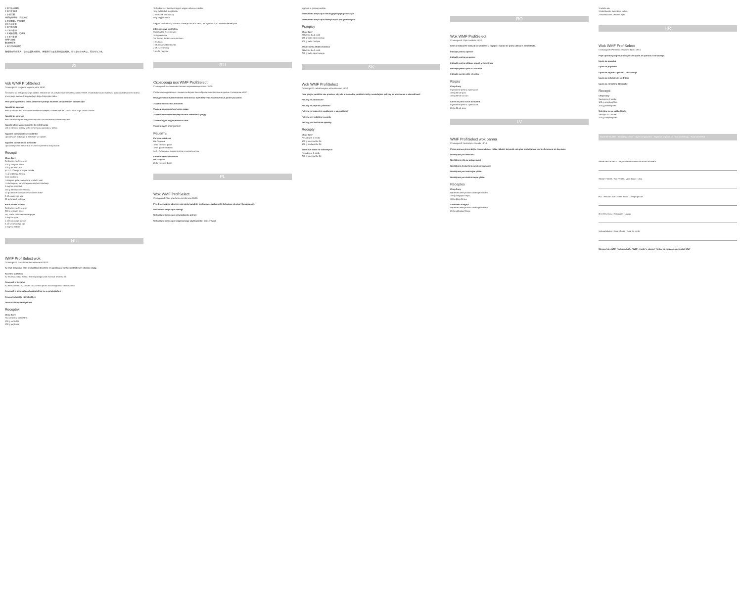1 湯勺玉米澱粉
2 湯勺芝麻油
1 小個洋蔥
半個紅柿子椒，切成條狀
1 根胡蘿蔔，切成條狀
1/8 升蔬菜湯
1 湯勺番茄醬
1-2 湯勺醬油
2 片罐裝菠蘿，切成塊
1-2 湯勺果醋
半茶勺咖喱
數滴辣椒油
1 湯勺切碎的蔥花
豬裡脊肉切成薄片，塗抹上鹽和花椒粉。將雞蛋打勻並與澱粉混合攪拌，均勻塗抹在肉片上，等其均勻入味。
SI
Vok WMF ProfiSelect
Cromargan®: Nerjavno legirano jeklo 18/10.
Čestitamo ob nakupu našega izdelka. Odločili ste se za kakovosten izdelek znamke WMF. Visokokakovostni materiali, izvrstna obdelava ter skrbna preverjanja kakovosti zagotavljajo dolgo življenjsko dobo.
Pred prvo uporabo v celoti preberite spodnja navodila za uporabo in vzdrževanje.
Napotki za uporabo
Pred prvo uporabo odstranite morebitne nalepke, izdelek operite z vročo vodo in ga dobro osušite.
Napotki za pripravo
Pred začetkom priprave jedi morajo biti vse sestavine drobno narezane.
Napotki glede varne uporabe in vzdrževanja
Vok in stekleni pokrov nista primerna za uporabo v pečici.
Napotek za indukcijske štedilnike
Upoštevajte: indukcija je zelo hiter vir toplote.
Napotek za električne štedilnike
Uporabite ploščo štedilnika, ki ustreza premeru dna posode.
Recepti
Chop Suey
Sestavine za dve osebi:
100 g svinjske ribice
100 g puranjih prsi
po 1-2 JŽ šerija in sojine omake
½ JŽ jedilnega škroba
malo sladkorja
½ kitajske gobe, namočene v mlačni vodi
½ stebla pora, narezanega na majhne kolobarje
1 majhen korenček
150 g bambusovih vršičkov
10 g namočenih rezancev iz riževe moke
2 JŽ osatovega olja
60 g mešanih kalčkov
Kislo-sladka svinjina
Sestavine za dve osebi:
250 g svinjske ribice
sol, sveže zmlet sečuanski poper
1 majhno jajce
1 JŽ koruznega škroba
2 JŽ sezamovega olja
1 majhna čebula
HU
WMF ProfiSelect wok
Cromargan®: Rozsdamentes nemesacél 18/10.
Az első használat előtt a következő kezelési- és gondozási tanácsokat teljesen olvassa végig.
Kezelési tanácsok
Az első használat előtt az esetleg ráragasztott matricát távolítsa el.
Tanácsok a főzéshez
Az elkészítéshez az összes hozzávalót apróra összevágva elő kell készíteni.
Tanácsok a biztonságos használathoz és a gondozáshoz
Tanács indukciós tűzhelyekhez
Tanács villanytűzhelyekhez
Receptek
Chop Suey
Hozzávalók 2 személyre:
100 g sertésfilé
100 g pulykafilé
150 g konzerv bambuszrügyet vágjon vékony csíkokra
10 g belázatott üvegtészta
2 evőkanál sáfrányolaj
60 g vegyes csíra
Vágja a húst vékony csíkokra. Keverje össze a serrit, a szójaszószt, az étkezési keményítőt.
Édes-savanyú sertéshús
Hozzávalók 2 személyre:
250 g sertésfilé
Só, frissen darált szecsuáni bors
1 kis tojás
1 ek. kukoricakeményítő
2 ek. szezámolaj
1 kis fej hagyma
RU
Сковорода вок WMF ProfiSelect
Cromargan®: высококачественная нержавеющая сталь 18/10.
Сердечно поздравляем с вашим выбором! Вы выбрали качественное изделие от компании WMF.
Перед первым применением полностью прочитайте все изложенные далее указания.
Указания по использованию
Указания по приготовлению пищи
Указания по надлежащему использованию и уходу
Указания для индукционных плит
Указания для электроплит
Рецепты
Рагу по-китайски
На 2 порции
100 г свиного филе
100 г филе индейки
по 1–2 столовые ложки хереса и соевого соуса
Кисло-сладкая свинина
На 2 порции
250 г свиного филе
PL
Wok WMF ProfiSelect
Cromargan®: Stal szlachetna nierdzewna 18/10.
Przed pierwszym użyciem przeczytaj uważnie następujące wskazówki dotyczące obsługi i konserwacji.
Wskazówki dotyczące obsługi
Wskazówki dotyczące przyrządzania potraw
Wskazówki dotyczące bezpiecznego użytkowania i konserwacji
wypłucz w gorącej wodzie.
Wskazówka dotycząca indukcyjnych płyt grzewczych
Wskazówka dotycząca elektrycznych płyt grzewczych
Przepisy
Chop Suey
Składniki dla 2 osób
100 g fileta wieprzowego
100 g fileta z indyka
Wieprzowina słodko-kwaśna
Składniki dla 2 osób
250 g fileta wieprzowego
SK
Wok WMF ProfiSelect
Cromargan®: nehrdzavejúca ušľachtilá oceľ 18/10.
Pred prvým použitím vás prosíme, aby ste si dôkladne prečítali všetky nasledujúce pokyny na používanie a starostlivosť.
Pokyny na používanie
Pokyny na prípravu pokrmov
Pokyny na bezpečné používanie a starostlivosť
Pokyny pre indukčné sporáky
Pokyny pre elektrické sporáky
Recepty
Chop Suey
Prísady pre 2 osoby
100 g bravčového filé
100 g morčacieho filé
Bravčové mäso na sladkokyslo
Prísady pre 2 osoby
250 g bravčového filé
RO
Wok WMF ProfiSelect
Cromargan®: Oţel inoxidabil 18/10.
Citiţi următoarele indicaţii de utilizare şi îngrijire, înainte de prima utilizare, în totalitate.
Indicaţii pentru operare
Indicaţii pentru preparare
Indicaţii pentru utilizare sigură şi întreţinere
Indicaţie pentru plite cu inducţie
Indicaţie pentru plite electrice
Reţete
Chop Suey
Ingrediente pentru 2 persoane
100 g file de porc
100 g file de curcan
Carne de porc dulce-acrişoară
Ingrediente pentru 2 persoane
250 g file de porc
LV
WMF ProfiSelect wok panna
Cromargan®: Nerūsējošs tērauds 18/10.
Pirms pannas pirmreizējās izmantošanas, lūdzu, izlasiet turpmāk sniegtos norādījumus par tās lietošanu un kopšanu.
Norādījumi par lietošanu
Norādījumi ēdienu gatavošanai
Norādījumi drošai lietošanai un kopšanai
Norādījumi par indukcijas plītīm
Norādījumi par elektriskajām plītīm
Receptes
Chop Suey
Nepieciešamie produkti divām personām:
100 g cūkgaļas filejas,
100 g tītara filejas,
Saldskābā cūkgaļa
Nepieciešamie produkti divām personām:
250 g cūkgaļas filejas,
1 neliela ola,
1 ēdamkarote kukurūzas cietes,
2 ēdamkarotes sezama eļļas,
HR
Wok WMF ProfiSelect
Cromargan®: Plemeniti čelik nehrđajući 18/10.
Prije uporabe pažljivo pročitajte sve upute za uporabu i održavanje.
Upute za uporabu
Upute za pripremu
Upute za sigurnu uporabu i održavanje
Uputa za indukcijske štednjake
Uputa za električne štednjake
Recepti
Chop Suey
Sastojci za 2 osobe
100 g svinjskog filea
100 g purećeg filea
Svinjsko meso slatko-kiselo
Sastojci za 2 osobe
250 g svinjskog filea
Garantie-Voucher · Bon de garantie · Cupón de garantía · Tagliando di garanzia · Garantiebewijs · Garanticertifikat
Name des Käufers / The purchasers name / Nom de l'acheteur
Straße / Street / Rue / Calle / Via / Straat / Ulica
PLZ / Postal Code / Code postal / Código postal
Ort / City / Lieu / Población / Luogo
Verkaufsdatum / Date of sale / Date de vente
Stempel des WMF Fachgeschäfts / WMF retailer's stamp / Timbre du magasin spécialisé WMF